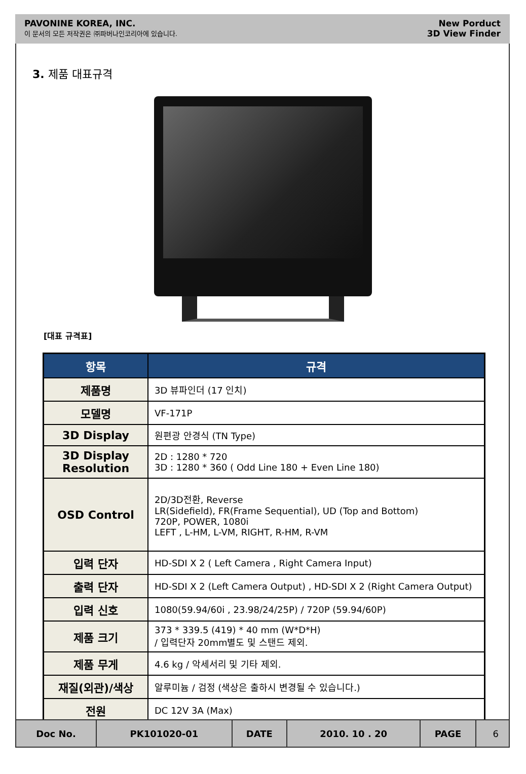PAVONINE KOREA, INC.
이 문서의 모든 저작권은 ㈜파버나인코리아에 있습니다.
New Porduct
3D View Finder
3. 제품 대표규격
[대표 규격표]
| 항목 | 규격 |
| --- | --- |
| 제품명 | 3D 뷰파인더 (17 인치) |
| 모델명 | VF-171P |
| 3D Display | 원편광 안경식 (TN Type) |
| 3D Display Resolution | 2D : 1280 * 720 3D : 1280 * 360 ( Odd Line 180 + Even Line 180) |
| OSD Control | 2D/3D전환, Reverse LR(Sidefield), FR(Frame Sequential), UD (Top and Bottom) 720P, POWER, 1080i LEFT , L-HM, L-VM, RIGHT, R-HM, R-VM |
| 입력 단자 | HD-SDI X 2 ( Left Camera , Right Camera Input) |
| 출력 단자 | HD-SDI X 2 (Left Camera Output) , HD-SDI X 2 (Right Camera Output) |
| 입력 신호 | 1080(59.94/60i , 23.98/24/25P) / 720P (59.94/60P) |
| 제품 크기 | 373 * 339.5 (419) * 40 mm (W*D*H) / 입력단자 20mm별도 및 스탠드 제외. |
| 제품 무게 | 4.6 kg / 악세서리 및 기타 제외. |
| 재질(외관)/색상 | 알루미늄 / 검정 (색상은 출하시 변경될 수 있습니다.) |
| 전원 | DC 12V 3A (Max) |
| Doc No. | PK101020-01 | DATE | 2010. 10 . 20 | PAGE | 6 |